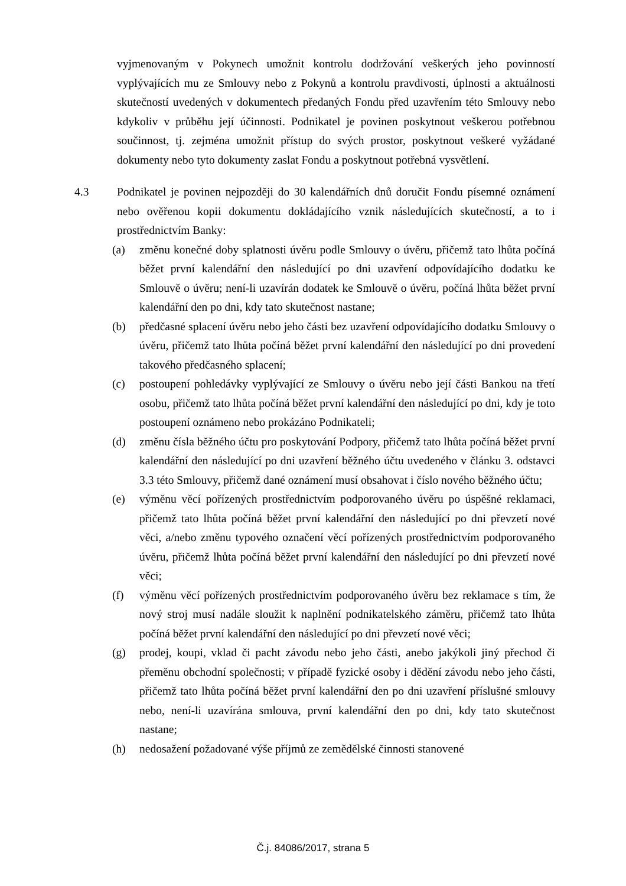vyjmenovaným v Pokynech umožnit kontrolu dodržování veškerých jeho povinností vyplývajících mu ze Smlouvy nebo z Pokynů a kontrolu pravdivosti, úplnosti a aktuálnosti skutečností uvedených v dokumentech předaných Fondu před uzavřením této Smlouvy nebo kdykoliv v průběhu její účinnosti. Podnikatel je povinen poskytnout veškerou potřebnou součinnost, tj. zejména umožnit přístup do svých prostor, poskytnout veškeré vyžádané dokumenty nebo tyto dokumenty zaslat Fondu a poskytnout potřebná vysvětlení.
4.3 Podnikatel je povinen nejpozději do 30 kalendářních dnů doručit Fondu písemné oznámení nebo ověřenou kopii dokumentu dokládajícího vznik následujících skutečností, a to i prostřednictvím Banky:
(a) změnu konečné doby splatnosti úvěru podle Smlouvy o úvěru, přičemž tato lhůta počíná běžet první kalendářní den následující po dni uzavření odpovídajícího dodatku ke Smlouvě o úvěru; není-li uzavírán dodatek ke Smlouvě o úvěru, počíná lhůta běžet první kalendářní den po dni, kdy tato skutečnost nastane;
(b) předčasné splacení úvěru nebo jeho části bez uzavření odpovídajícího dodatku Smlouvy o úvěru, přičemž tato lhůta počíná běžet první kalendářní den následující po dni provedení takového předčasného splacení;
(c) postoupení pohledávky vyplývající ze Smlouvy o úvěru nebo její části Bankou na třetí osobu, přičemž tato lhůta počíná běžet první kalendářní den následující po dni, kdy je toto postoupení oznámeno nebo prokázáno Podnikateli;
(d) změnu čísla běžného účtu pro poskytování Podpory, přičemž tato lhůta počíná běžet první kalendářní den následující po dni uzavření běžného účtu uvedeného v článku 3. odstavci 3.3 této Smlouvy, přičemž dané oznámení musí obsahovat i číslo nového běžného účtu;
(e) výměnu věcí pořízených prostřednictvím podporovaného úvěru po úspěšné reklamaci, přičemž tato lhůta počíná běžet první kalendářní den následující po dni převzetí nové věci, a/nebo změnu typového označení věcí pořízených prostřednictvím podporovaného úvěru, přičemž lhůta počíná běžet první kalendářní den následující po dni převzetí nové věci;
(f) výměnu věcí pořízených prostřednictvím podporovaného úvěru bez reklamace s tím, že nový stroj musí nadále sloužit k naplnění podnikatelského záměru, přičemž tato lhůta počíná běžet první kalendářní den následující po dni převzetí nové věci;
(g) prodej, koupi, vklad či pacht závodu nebo jeho části, anebo jakýkoli jiný přechod či přeměnu obchodní společnosti; v případě fyzické osoby i dědění závodu nebo jeho části, přičemž tato lhůta počíná běžet první kalendářní den po dni uzavření příslušné smlouvy nebo, není-li uzavírána smlouva, první kalendářní den po dni, kdy tato skutečnost nastane;
(h) nedosažení požadované výše příjmů ze zemědělské činnosti stanovené
Č.j. 84086/2017, strana 5